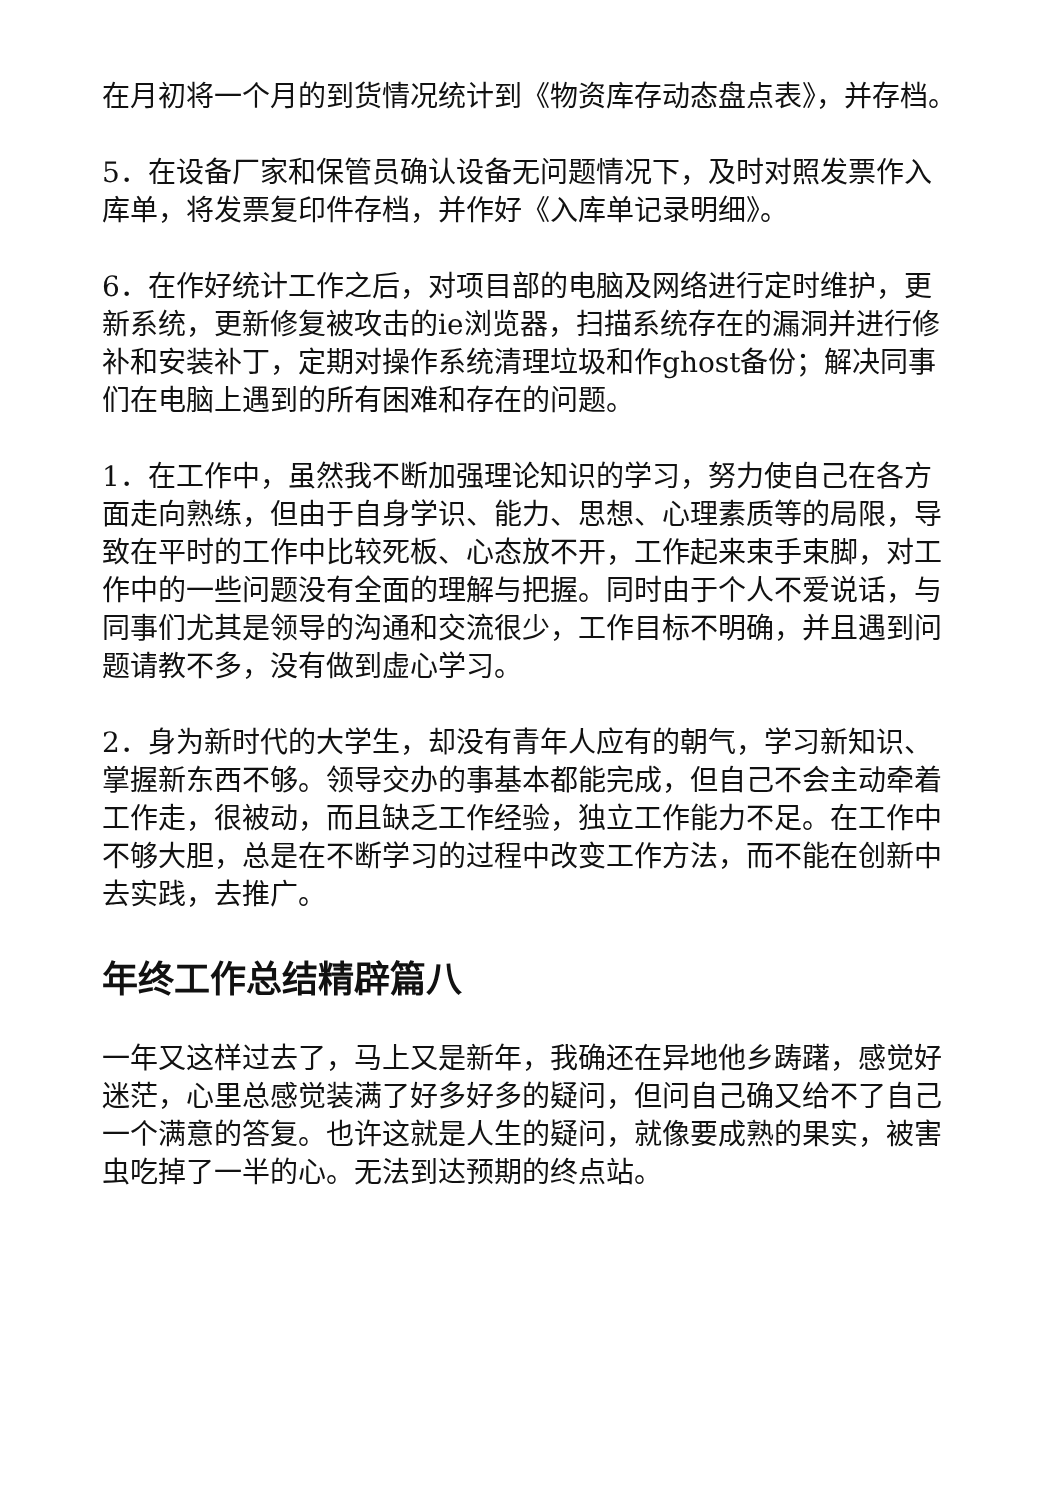在月初将一个月的到货情况统计到《物资库存动态盘点表》，并存档。
5．在设备厂家和保管员确认设备无问题情况下，及时对照发票作入库单，将发票复印件存档，并作好《入库单记录明细》。
6．在作好统计工作之后，对项目部的电脑及网络进行定时维护，更新系统，更新修复被攻击的ie浏览器，扫描系统存在的漏洞并进行修补和安装补丁，定期对操作系统清理垃圾和作ghost备份；解决同事们在电脑上遇到的所有困难和存在的问题。
1．在工作中，虽然我不断加强理论知识的学习，努力使自己在各方面走向熟练，但由于自身学识、能力、思想、心理素质等的局限，导致在平时的工作中比较死板、心态放不开，工作起来束手束脚，对工作中的一些问题没有全面的理解与把握。同时由于个人不爱说话，与同事们尤其是领导的沟通和交流很少，工作目标不明确，并且遇到问题请教不多，没有做到虚心学习。
2．身为新时代的大学生，却没有青年人应有的朝气，学习新知识、掌握新东西不够。领导交办的事基本都能完成，但自己不会主动牵着工作走，很被动，而且缺乏工作经验，独立工作能力不足。在工作中不够大胆，总是在不断学习的过程中改变工作方法，而不能在创新中去实践，去推广。
年终工作总结精辟篇八
一年又这样过去了，马上又是新年，我确还在异地他乡踌躇，感觉好迷茫，心里总感觉装满了好多好多的疑问，但问自己确又给不了自己一个满意的答复。也许这就是人生的疑问，就像要成熟的果实，被害虫吃掉了一半的心。无法到达预期的终点站。